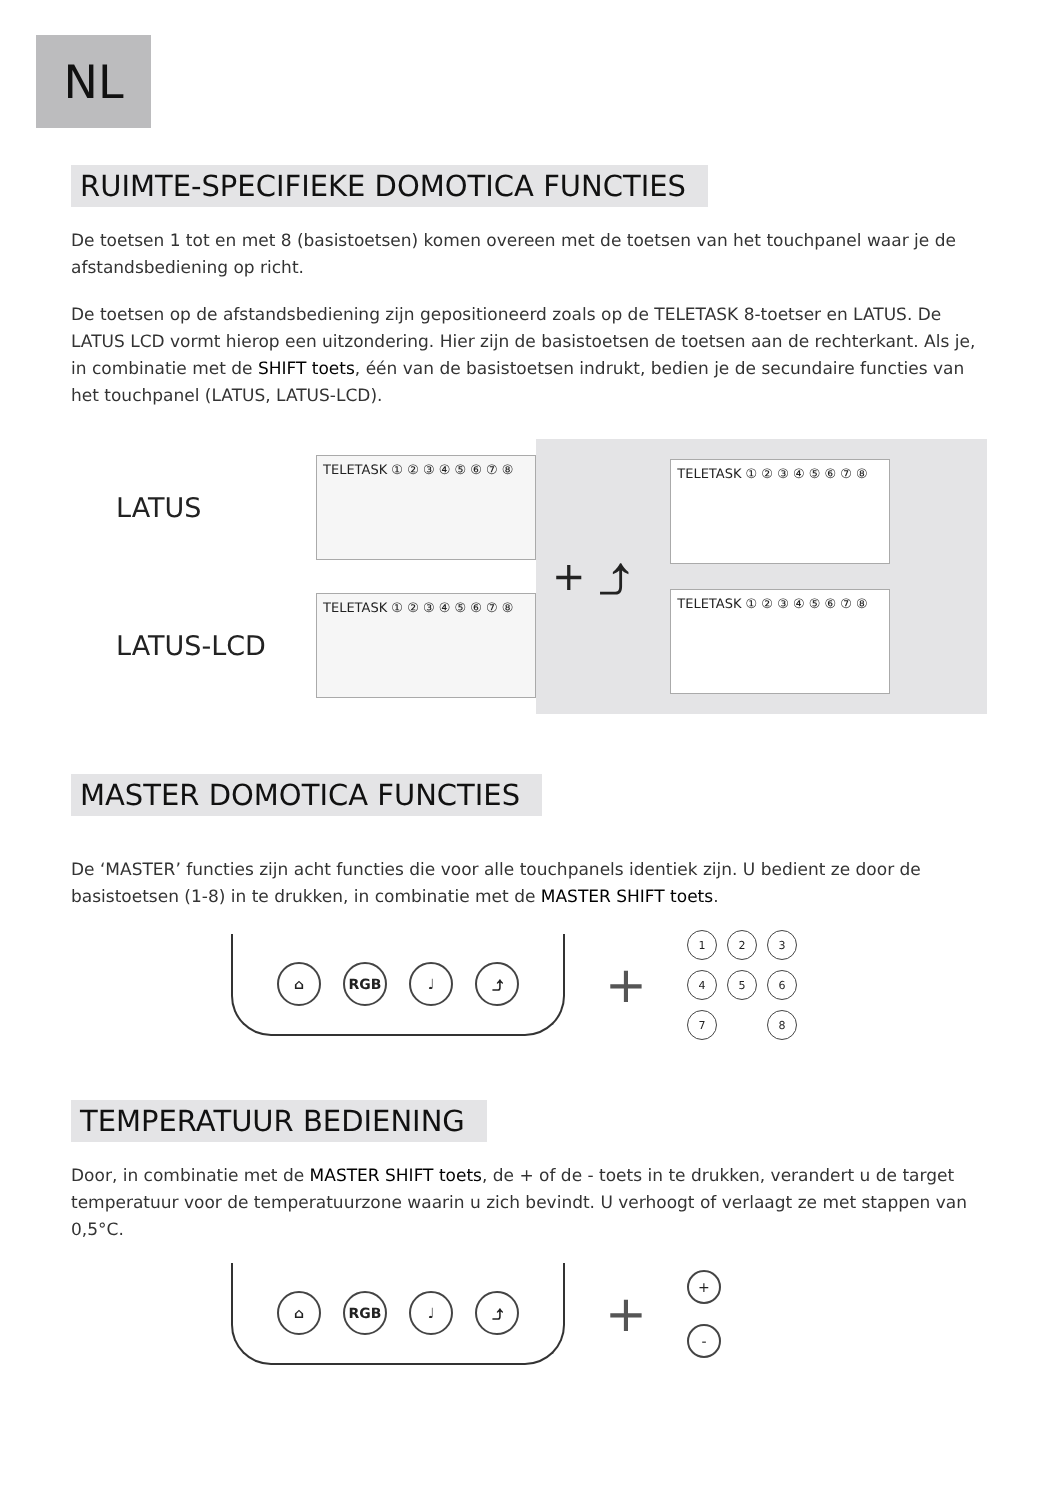NL
RUIMTE-SPECIFIEKE DOMOTICA FUNCTIES
De toetsen 1 tot en met 8 (basistoetsen) komen overeen met de toetsen van het touchpanel waar je de afstandsbediening op richt.
De toetsen op de afstandsbediening zijn gepositioneerd zoals op de TELETASK 8-toetser en LATUS. De LATUS LCD vormt hierop een uitzondering. Hier zijn de basistoetsen de toetsen aan de rechterkant. Als je, in combinatie met de SHIFT toets, één van de basistoetsen indrukt, bedien je de secundaire functies van het touchpanel (LATUS, LATUS-LCD).
LATUS
TELETASK ① ② ③ ④ ⑤ ⑥ ⑦ ⑧
LATUS-LCD
TELETASK ① ② ③ ④ ⑤ ⑥ ⑦ ⑧
+ ⤴
TELETASK ① ② ③ ④ ⑤ ⑥ ⑦ ⑧
TELETASK ① ② ③ ④ ⑤ ⑥ ⑦ ⑧
MASTER DOMOTICA FUNCTIES
De ‘MASTER’ functies zijn acht functies die voor alle touchpanels identiek zijn. U bedient ze door de basistoetsen (1-8) in te drukken, in combinatie met de MASTER SHIFT toets.
⌂ RGB ♩ ⤴
+
1234567 8
TEMPERATUUR BEDIENING
Door, in combinatie met de MASTER SHIFT toets, de + of de - toets in te drukken, verandert u de target temperatuur voor de temperatuurzone waarin u zich bevindt. U verhoogt of verlaagt ze met stappen van 0,5°C.
⌂ RGB ♩ ⤴
+
+
-